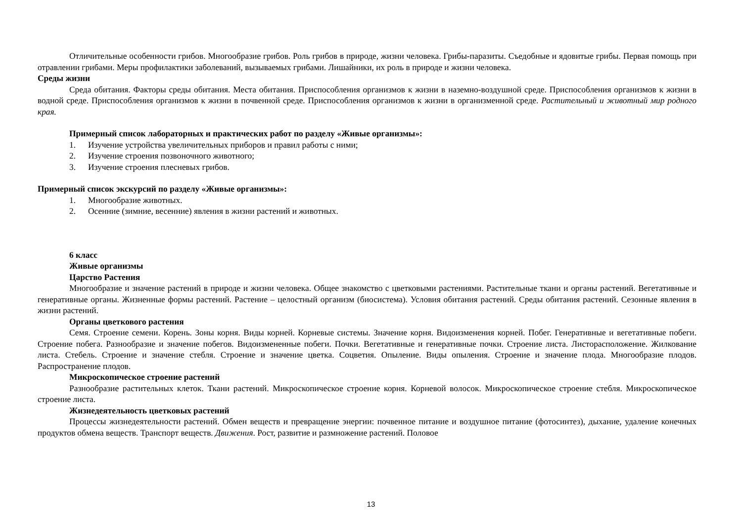Отличительные особенности грибов. Многообразие грибов. Роль грибов в природе, жизни человека. Грибы-паразиты. Съедобные и ядовитые грибы. Первая помощь при отравлении грибами. Меры профилактики заболеваний, вызываемых грибами. Лишайники, их роль в природе и жизни человека.
Среды жизни
Среда обитания. Факторы среды обитания. Места обитания. Приспособления организмов к жизни в наземно-воздушной среде. Приспособления организмов к жизни в водной среде. Приспособления организмов к жизни в почвенной среде. Приспособления организмов к жизни в организменной среде. Растительный и животный мир родного края.
Примерный список лабораторных и практических работ по разделу «Живые организмы»:
1. Изучение устройства увеличительных приборов и правил работы с ними;
2. Изучение строения позвоночного животного;
3. Изучение строения плесневых грибов.
Примерный список экскурсий по разделу «Живые организмы»:
1. Многообразие животных.
2. Осенние (зимние, весенние) явления в жизни растений и животных.
6 класс
Живые организмы
Царство Растения
Многообразие и значение растений в природе и жизни человека. Общее знакомство с цветковыми растениями. Растительные ткани и органы растений. Вегетативные и генеративные органы. Жизненные формы растений. Растение – целостный организм (биосистема). Условия обитания растений. Среды обитания растений. Сезонные явления в жизни растений.
Органы цветкового растения
Семя. Строение семени. Корень. Зоны корня. Виды корней. Корневые системы. Значение корня. Видоизменения корней. Побег. Генеративные и вегетативные побеги. Строение побега. Разнообразие и значение побегов. Видоизмененные побеги. Почки. Вегетативные и генеративные почки. Строение листа. Листорасположение. Жилкование листа. Стебель. Строение и значение стебля. Строение и значение цветка. Соцветия. Опыление. Виды опыления. Строение и значение плода. Многообразие плодов. Распространение плодов.
Микроскопическое строение растений
Разнообразие растительных клеток. Ткани растений. Микроскопическое строение корня. Корневой волосок. Микроскопическое строение стебля. Микроскопическое строение листа.
Жизнедеятельность цветковых растений
Процессы жизнедеятельности растений. Обмен веществ и превращение энергии: почвенное питание и воздушное питание (фотосинтез), дыхание, удаление конечных продуктов обмена веществ. Транспорт веществ. Движения. Рост, развитие и размножение растений. Половое
13